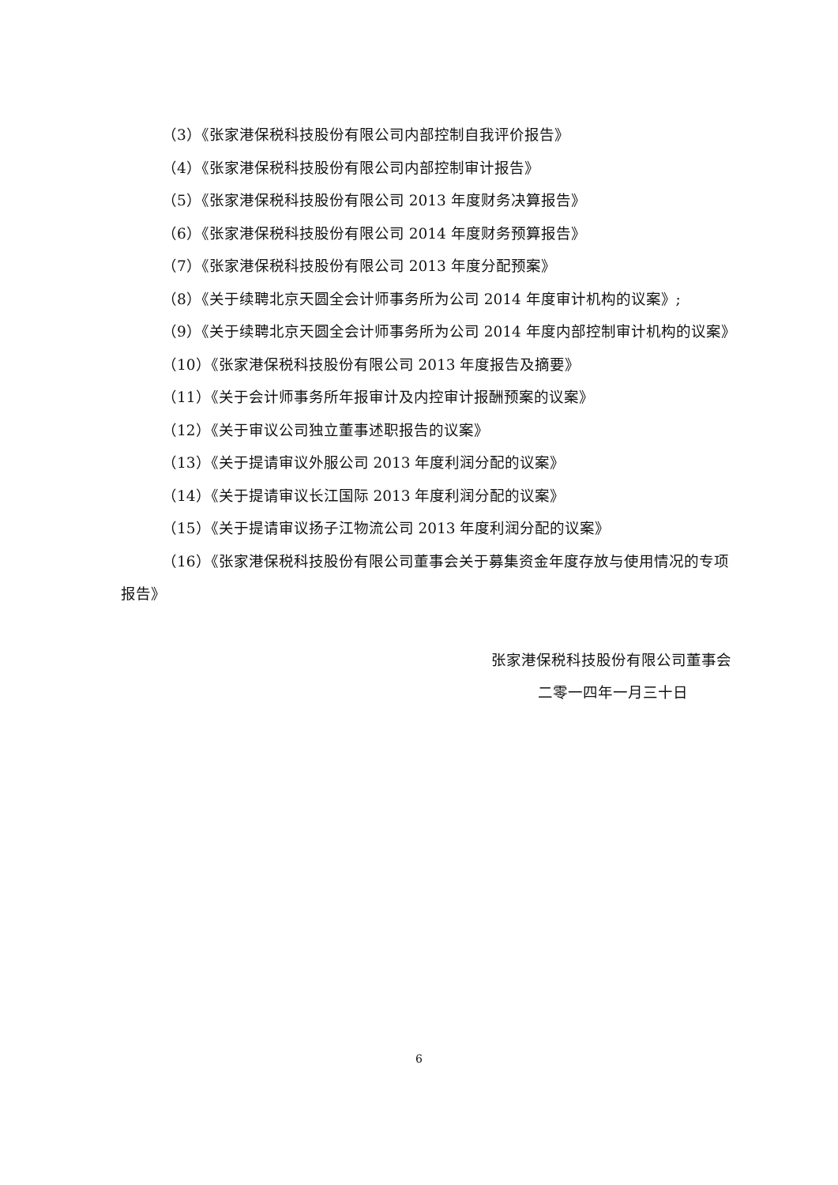（3）《张家港保税科技股份有限公司内部控制自我评价报告》
（4）《张家港保税科技股份有限公司内部控制审计报告》
（5）《张家港保税科技股份有限公司 2013 年度财务决算报告》
（6）《张家港保税科技股份有限公司 2014 年度财务预算报告》
（7）《张家港保税科技股份有限公司 2013 年度分配预案》
（8）《关于续聘北京天圆全会计师事务所为公司 2014 年度审计机构的议案》;
（9）《关于续聘北京天圆全会计师事务所为公司 2014 年度内部控制审计机构的议案》
（10）《张家港保税科技股份有限公司 2013 年度报告及摘要》
（11）《关于会计师事务所年报审计及内控审计报酬预案的议案》
（12）《关于审议公司独立董事述职报告的议案》
（13）《关于提请审议外服公司 2013 年度利润分配的议案》
（14）《关于提请审议长江国际 2013 年度利润分配的议案》
（15）《关于提请审议扬子江物流公司 2013 年度利润分配的议案》
（16）《张家港保税科技股份有限公司董事会关于募集资金年度存放与使用情况的专项报告》
张家港保税科技股份有限公司董事会
二零一四年一月三十日
6